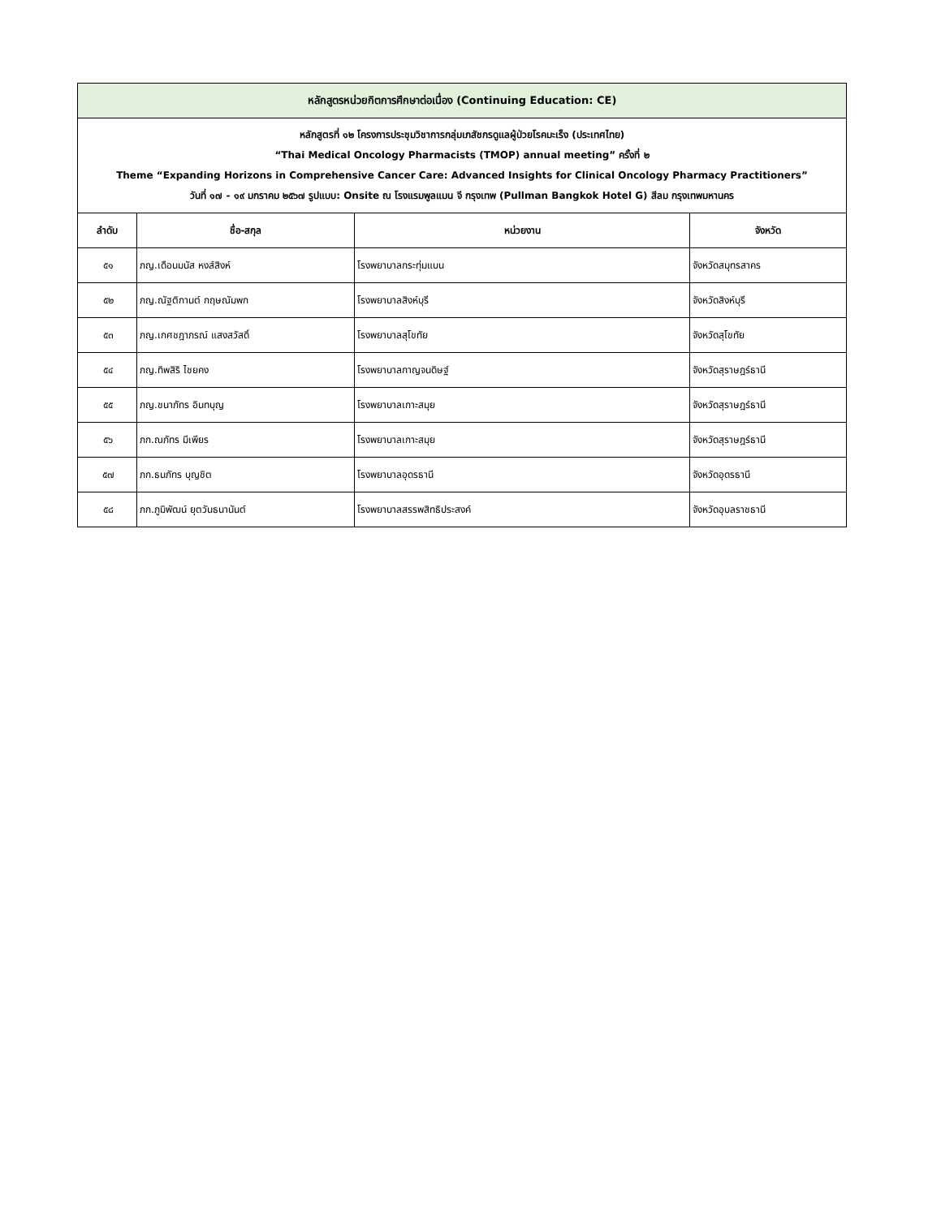| หลักสูตรหน่วยกิตการศึกษาต่อเนื่อง (Continuing Education: CE) | | | |
| หลักสูตรที่ ๑๒ โครงการประชุมวิชาการกลุ่มเภสัชกรดูแลผู้ป่วยโรคมะเร็ง (ประเทศไทย) “Thai Medical Oncology Pharmacists (TMOP) annual meeting” ครั้งที่ ๒ Theme “Expanding Horizons in Comprehensive Cancer Care: Advanced Insights for Clinical Oncology Pharmacy Practitioners” วันที่ ๑๗ - ๑๙ มกราคม ๒๕๖๗ รูปแบบ: Onsite ณ โรงแรมพูลแมน จี กรุงเทพ (Pullman Bangkok Hotel G) สีลม กรุงเทพมหานคร | | | |
| ลำดับ | ชื่อ-สกุล | หน่วยงาน | จังหวัด |
| ๕๑ | ภญ.เดือนมนัส หงส์สิงห์ | โรงพยาบาลกระทุ่มแบน | จังหวัดสมุทรสาคร |
| ๕๒ | ภญ.ณัฐติกานต์ กฤษณัมพก | โรงพยาบาลสิงห์บุรี | จังหวัดสิงห์บุรี |
| ๕๓ | ภญ.เกศชฎาภรณ์ แสงสวัสดิ์ | โรงพยาบาลสุโขทัย | จังหวัดสุโขทัย |
| ๕๔ | ภญ.ทิพสิริ ไชยคง | โรงพยาบาลกาญจนดิษฐ์ | จังหวัดสุราษฎร์ธานี |
| ๕๕ | ภญ.ชนาภัทร อินทบุญ | โรงพยาบาลเกาะสมุย | จังหวัดสุราษฎร์ธานี |
| ๕๖ | ภก.ณภัทร มีเพียร | โรงพยาบาลเกาะสมุย | จังหวัดสุราษฎร์ธานี |
| ๕๗ | ภก.ธนภัทร บุญชิต | โรงพยาบาลอุดรธานี | จังหวัดอุดรธานี |
| ๕๘ | ภก.ภูมิพัฒน์ ยุตวันธนานันต์ | โรงพยาบาลสรรพสิทธิประสงค์ | จังหวัดอุบลราชธานี |